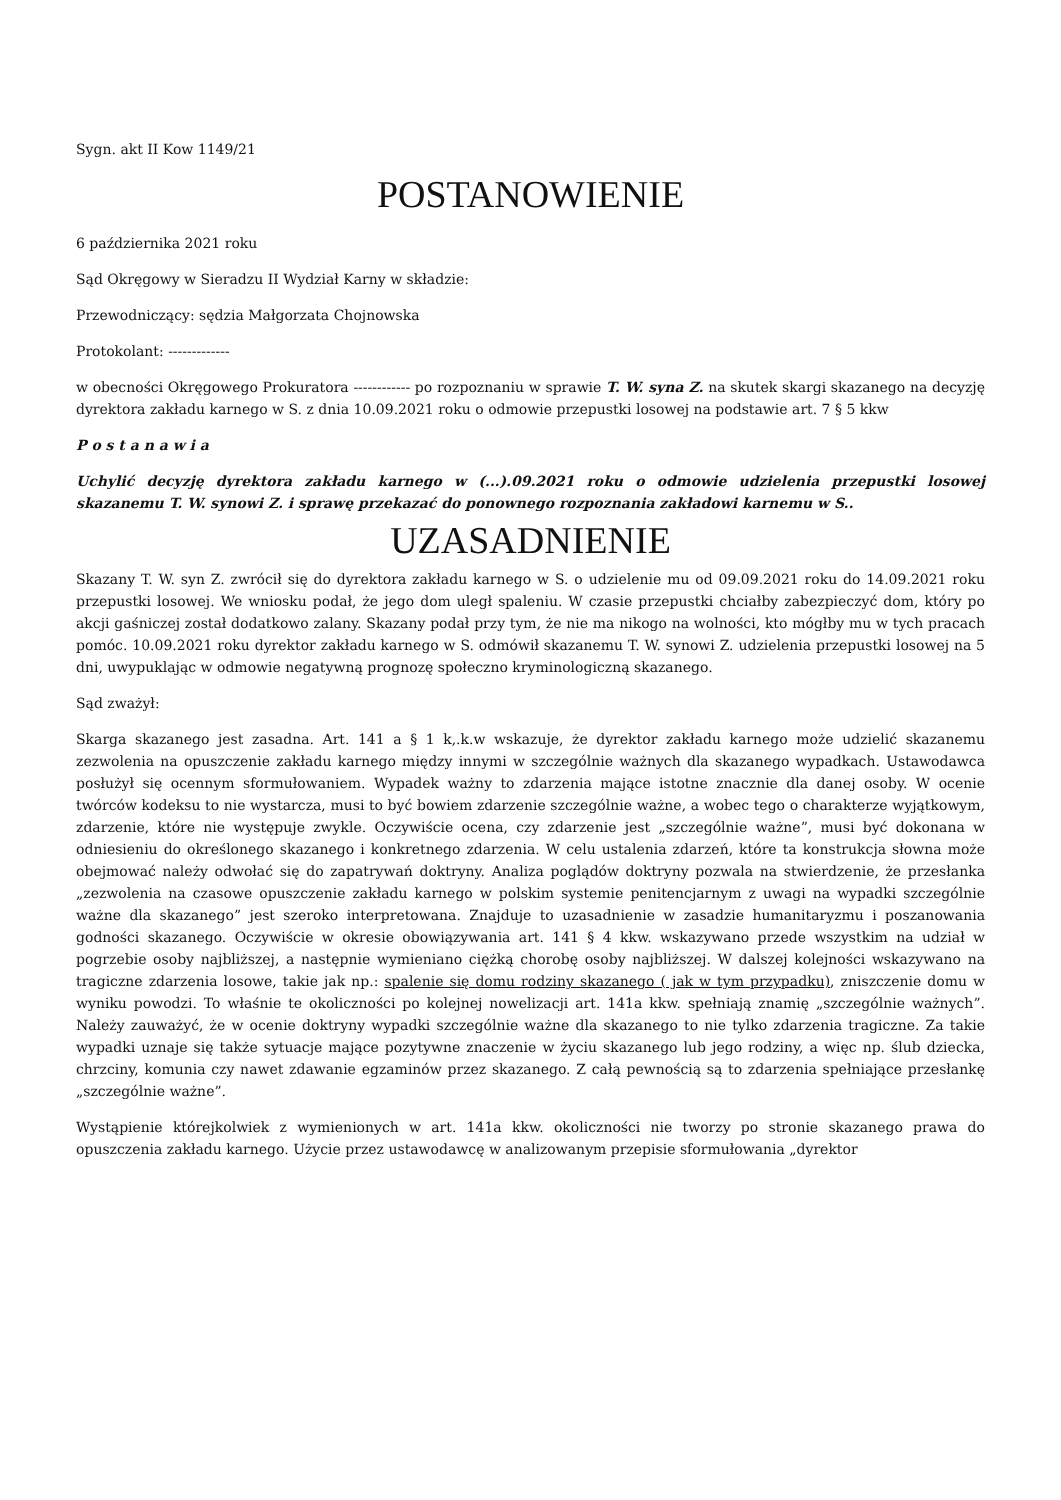Sygn. akt II Kow 1149/21
POSTANOWIENIE
6 października 2021 roku
Sąd Okręgowy w Sieradzu II Wydział Karny w składzie:
Przewodniczący: sędzia Małgorzata Chojnowska
Protokolant: -------------
w obecności Okręgowego Prokuratora ------------ po rozpoznaniu w sprawie T. W. syna Z. na skutek skargi skazanego na decyzję dyrektora zakładu karnego w S. z dnia 10.09.2021 roku o odmowie przepustki losowej na podstawie art. 7 § 5 kkw
P o s t a n a w i a
Uchylić decyzję dyrektora zakładu karnego w (...).09.2021 roku o odmowie udzielenia przepustki losowej skazanemu T. W. synowi Z. i sprawę przekazać do ponownego rozpoznania zakładowi karnemu w S..
UZASADNIENIE
Skazany T. W. syn Z. zwrócił się do dyrektora zakładu karnego w S. o udzielenie mu od 09.09.2021 roku do 14.09.2021 roku przepustki losowej. We wniosku podał, że jego dom uległ spaleniu. W czasie przepustki chciałby zabezpieczyć dom, który po akcji gaśniczej został dodatkowo zalany. Skazany podał przy tym, że nie ma nikogo na wolności, kto mógłby mu w tych pracach pomóc. 10.09.2021 roku dyrektor zakładu karnego w S. odmówił skazanemu T. W. synowi Z. udzielenia przepustki losowej na 5 dni, uwypuklając w odmowie negatywną prognozę społeczno kryminologiczną skazanego.
Sąd zważył:
Skarga skazanego jest zasadna. Art. 141 a § 1 k,.k.w wskazuje, że dyrektor zakładu karnego może udzielić skazanemu zezwolenia na opuszczenie zakładu karnego między innymi w szczególnie ważnych dla skazanego wypadkach. Ustawodawca posłużył się ocennym sformułowaniem. Wypadek ważny to zdarzenia mające istotne znacznie dla danej osoby. W ocenie twórców kodeksu to nie wystarcza, musi to być bowiem zdarzenie szczególnie ważne, a wobec tego o charakterze wyjątkowym, zdarzenie, które nie występuje zwykle. Oczywiście ocena, czy zdarzenie jest „szczególnie ważne”, musi być dokonana w odniesieniu do określonego skazanego i konkretnego zdarzenia. W celu ustalenia zdarzeń, które ta konstrukcja słowna może obejmować należy odwołać się do zapatrywań doktryny. Analiza poglądów doktryny pozwala na stwierdzenie, że przesłanka „zezwolenia na czasowe opuszczenie zakładu karnego w polskim systemie penitencjarnym z uwagi na wypadki szczególnie ważne dla skazanego” jest szeroko interpretowana. Znajduje to uzasadnienie w zasadzie humanitaryzmu i poszanowania godności skazanego. Oczywiście w okresie obowiązywania art. 141 § 4 kkw. wskazywano przede wszystkim na udział w pogrzebie osoby najbliższej, a następnie wymieniano ciężką chorobę osoby najbliższej. W dalszej kolejności wskazywano na tragiczne zdarzenia losowe, takie jak np.: spalenie się domu rodziny skazanego ( jak w tym przypadku), zniszczenie domu w wyniku powodzi. To właśnie te okoliczności po kolejnej nowelizacji art. 141a kkw. spełniają znamię „szczególnie ważnych”. Należy zauważyć, że w ocenie doktryny wypadki szczególnie ważne dla skazanego to nie tylko zdarzenia tragiczne. Za takie wypadki uznaje się także sytuacje mające pozytywne znaczenie w życiu skazanego lub jego rodziny, a więc np. ślub dziecka, chrzciny, komunia czy nawet zdawanie egzaminów przez skazanego. Z całą pewnością są to zdarzenia spełniające przesłankę „szczególnie ważne”.
Wystąpienie którejkolwiek z wymienionych w art. 141a kkw. okoliczności nie tworzy po stronie skazanego prawa do opuszczenia zakładu karnego. Użycie przez ustawodawcę w analizowanym przepisie sformułowania „dyrektor